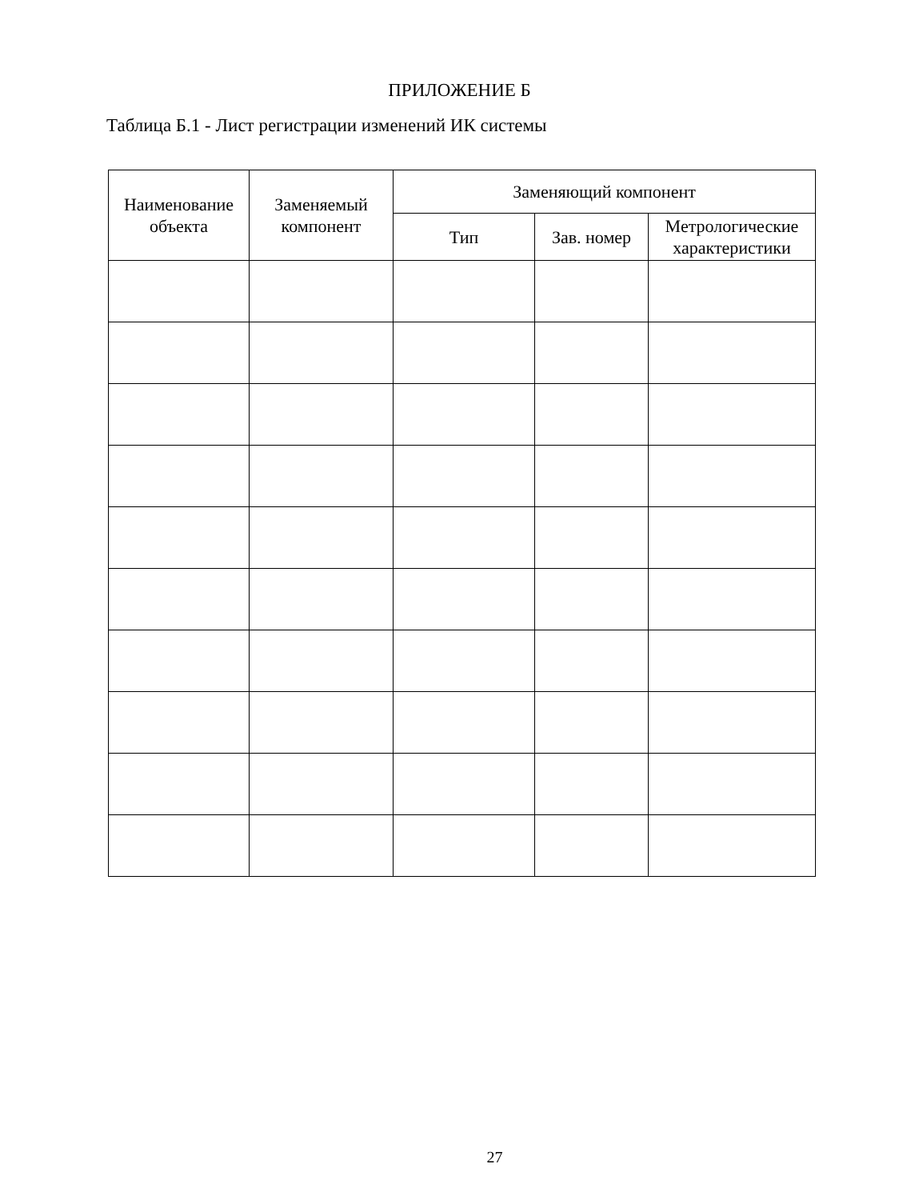ПРИЛОЖЕНИЕ Б
Таблица Б.1 - Лист регистрации изменений ИК системы
| Наименование объекта | Заменяемый компонент | Заменяющий компонент | | |
| --- | --- | --- | --- | --- |
| | | Тип | Зав. номер | Метрологические характеристики |
27